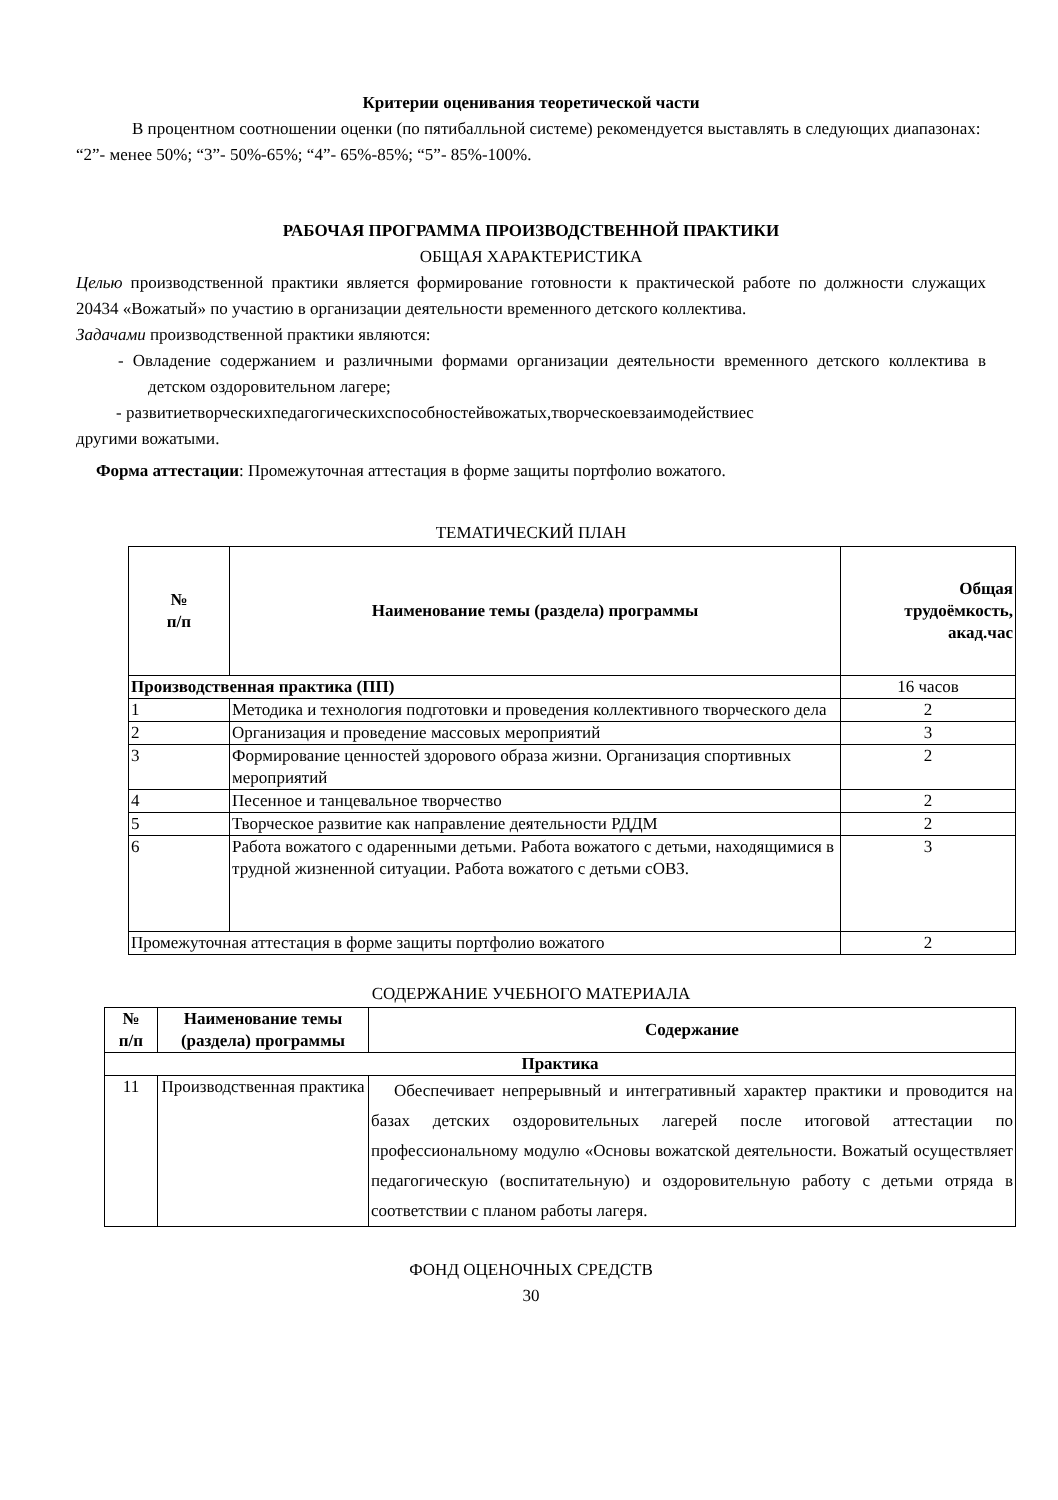Критерии оценивания теоретической части
В процентном соотношении оценки (по пятибалльной системе) рекомендуется выставлять в следующих диапазонах: “2”- менее 50%; “3”- 50%-65%; “4”- 65%-85%; “5”- 85%-100%.
РАБОЧАЯ ПРОГРАММА ПРОИЗВОДСТВЕННОЙ ПРАКТИКИ
ОБЩАЯ ХАРАКТЕРИСТИКА
Целью производственной практики является формирование готовности к практической работе по должности служащих 20434 «Вожатый» по участию в организации деятельности временного детского коллектива.
Задачами производственной практики являются:
- Овладение содержанием и различными формами организации деятельности временного детского коллектива в детском оздоровительном лагере;
- развитиетворческихпедагогическихспособностейвожатых,творческоевзаимодействиес
другими вожатыми.
Форма аттестации: Промежуточная аттестация в форме защиты портфолио вожатого.
ТЕМАТИЧЕСКИЙ ПЛАН
| № п/п | Наименование темы (раздела) программы | Общая трудоёмкость, акад.час |
| --- | --- | --- |
| Производственная практика (ПП) | | 16 часов |
| 1 | Методика и технология подготовки и проведения коллективного творческого дела | 2 |
| 2 | Организация и проведение массовых мероприятий | 3 |
| 3 | Формирование ценностей здорового образа жизни. Организация спортивных мероприятий | 2 |
| 4 | Песенное и танцевальное творчество | 2 |
| 5 | Творческое развитие как направление деятельности РДДМ | 2 |
| 6 | Работа вожатого с одаренными детьми. Работа вожатого с детьми, находящимися в трудной жизненной ситуации. Работа вожатого с детьми сОВЗ. | 3 |
| Промежуточная аттестация в форме защиты портфолио вожатого | | 2 |
СОДЕРЖАНИЕ УЧЕБНОГО МАТЕРИАЛА
| № п/п | Наименование темы (раздела) программы | Содержание |
| --- | --- | --- |
| Практика | | |
| 11 | Производственная практика | Обеспечивает непрерывный и интегративный характер практики и проводится на базах детских оздоровительных лагерей после итоговой аттестации по профессиональному модулю «Основы вожатской деятельности. Вожатый осуществляет педагогическую (воспитательную) и оздоровительную работу с детьми отряда в соответствии с планом работы лагеря. |
ФОНД ОЦЕНОЧНЫХ СРЕДСТВ
30